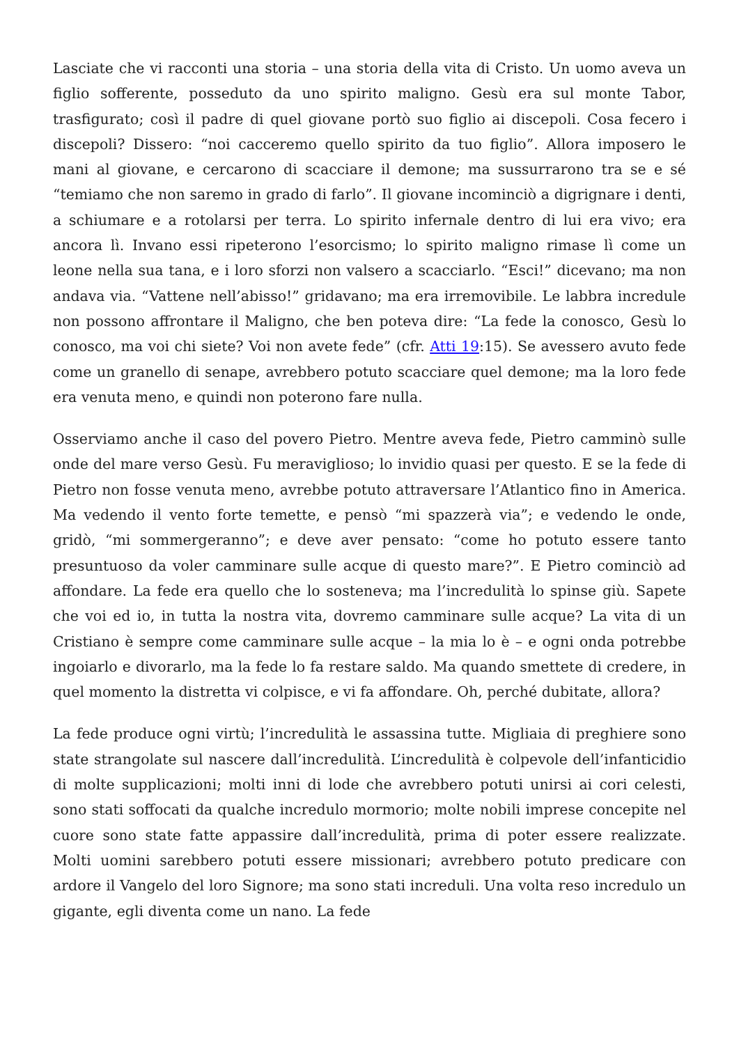Lasciate che vi racconti una storia – una storia della vita di Cristo. Un uomo aveva un figlio sofferente, posseduto da uno spirito maligno. Gesù era sul monte Tabor, trasfigurato; così il padre di quel giovane portò suo figlio ai discepoli. Cosa fecero i discepoli? Dissero: “noi cacceremo quello spirito da tuo figlio”. Allora imposero le mani al giovane, e cercarono di scacciare il demone; ma sussurrarono tra se e sé “temiamo che non saremo in grado di farlo”. Il giovane incominciò a digrignare i denti, a schiumare e a rotolarsi per terra. Lo spirito infernale dentro di lui era vivo; era ancora lì. Invano essi ripeterono l’esorcismo; lo spirito maligno rimase lì come un leone nella sua tana, e i loro sforzi non valsero a scacciarlo. “Esci!” dicevano; ma non andava via. “Vattene nell’abisso!” gridavano; ma era irremovibile. Le labbra incredule non possono affrontare il Maligno, che ben poteva dire: “La fede la conosco, Gesù lo conosco, ma voi chi siete? Voi non avete fede” (cfr. Atti 19:15). Se avessero avuto fede come un granello di senape, avrebbero potuto scacciare quel demone; ma la loro fede era venuta meno, e quindi non poterono fare nulla.
Osserviamo anche il caso del povero Pietro. Mentre aveva fede, Pietro camminò sulle onde del mare verso Gesù. Fu meraviglioso; lo invidio quasi per questo. E se la fede di Pietro non fosse venuta meno, avrebbe potuto attraversare l’Atlantico fino in America. Ma vedendo il vento forte temette, e pensò “mi spazzerà via”; e vedendo le onde, gridò, “mi sommergeranno”; e deve aver pensato: “come ho potuto essere tanto presuntuoso da voler camminare sulle acque di questo mare?”. E Pietro cominciò ad affondare. La fede era quello che lo sosteneva; ma l’incredulità lo spinse giù. Sapete che voi ed io, in tutta la nostra vita, dovremo camminare sulle acque? La vita di un Cristiano è sempre come camminare sulle acque – la mia lo è – e ogni onda potrebbe ingoiarlo e divorarlo, ma la fede lo fa restare saldo. Ma quando smettete di credere, in quel momento la distretta vi colpisce, e vi fa affondare. Oh, perché dubitate, allora?
La fede produce ogni virtù; l’incredulità le assassina tutte. Migliaia di preghiere sono state strangolate sul nascere dall’incredulità. L’incredulità è colpevole dell’infanticidio di molte supplicazioni; molti inni di lode che avrebbero potuti unirsi ai cori celesti, sono stati soffocati da qualche incredulo mormorio; molte nobili imprese concepite nel cuore sono state fatte appassire dall’incredulità, prima di poter essere realizzate. Molti uomini sarebbero potuti essere missionari; avrebbero potuto predicare con ardore il Vangelo del loro Signore; ma sono stati increduli. Una volta reso incredulo un gigante, egli diventa come un nano. La fede